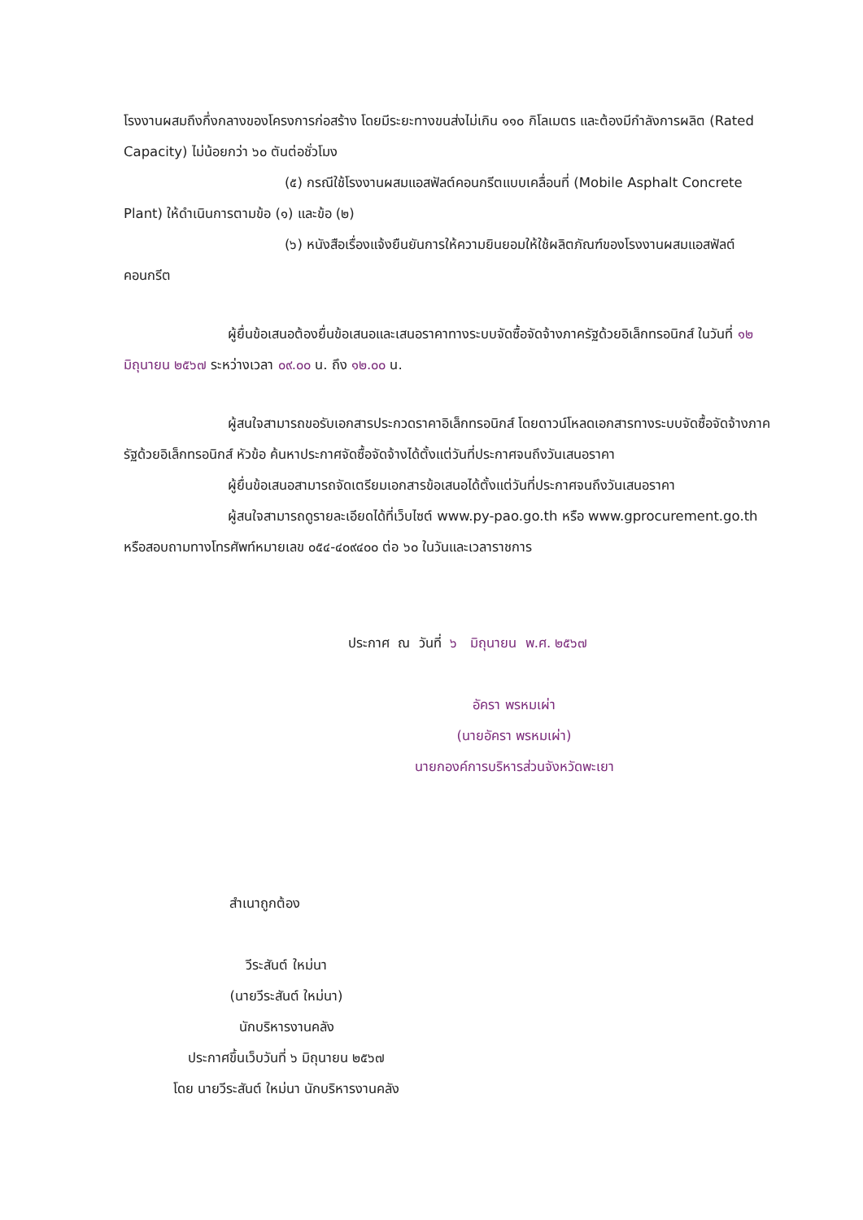โรงงานผสมถึงกึ่งกลางของโครงการก่อสร้าง โดยมีระยะทางขนส่งไม่เกิน ๑๑๐ กิโลเมตร และต้องมีกำลังการผลิต (Rated Capacity) ไม่น้อยกว่า ๖๐ ตันต่อชั่วโมง
(๕) กรณีใช้โรงงานผสมแอสฟัลต์คอนกรีตแบบเคลื่อนที่ (Mobile Asphalt Concrete Plant) ให้ดำเนินการตามข้อ (๑) และข้อ (๒)
(๖) หนังสือเรื่องแจ้งยืนยันการให้ความยินยอมให้ใช้ผลิตภัณฑ์ของโรงงานผสมแอสฟัลต์คอนกรีต
ผู้ยื่นข้อเสนอต้องยื่นข้อเสนอและเสนอราคาทางระบบจัดซื้อจัดจ้างภาครัฐด้วยอิเล็กทรอนิกส์ ในวันที่ ๑๒ มิถุนายน ๒๕๖๗ ระหว่างเวลา ๐๙.๐๐ น. ถึง ๑๒.๐๐ น.
ผู้สนใจสามารถขอรับเอกสารประกวดราคาอิเล็กทรอนิกส์ โดยดาวน์โหลดเอกสารทางระบบจัดซื้อจัดจ้างภาครัฐด้วยอิเล็กทรอนิกส์ หัวข้อ ค้นหาประกาศจัดซื้อจัดจ้างได้ตั้งแต่วันที่ประกาศจนถึงวันเสนอราคา
ผู้ยื่นข้อเสนอสามารถจัดเตรียมเอกสารข้อเสนอได้ตั้งแต่วันที่ประกาศจนถึงวันเสนอราคา
ผู้สนใจสามารถดูรายละเอียดได้ที่เว็บไซต์ www.py-pao.go.th หรือ www.gprocurement.go.th หรือสอบถามทางโทรศัพท์หมายเลข ๐๕๔-๔๐๙๔๐๐ ต่อ ๖๐ ในวันและเวลาราชการ
ประกาศ ณ วันที่ ๖ มิถุนายน พ.ศ. ๒๕๖๗
อัครา พรหมเผ่า
(นายอัครา พรหมเผ่า)
นายกองค์การบริหารส่วนจังหวัดพะเยา
สำเนาถูกต้อง
วีระสันต์ ใหม่นา
(นายวีระสันต์ ใหม่นา)
นักบริหารงานคลัง
ประกาศขึ้นเว็บวันที่ ๖ มิถุนายน ๒๕๖๗
โดย นายวีระสันต์ ใหม่นา นักบริหารงานคลัง